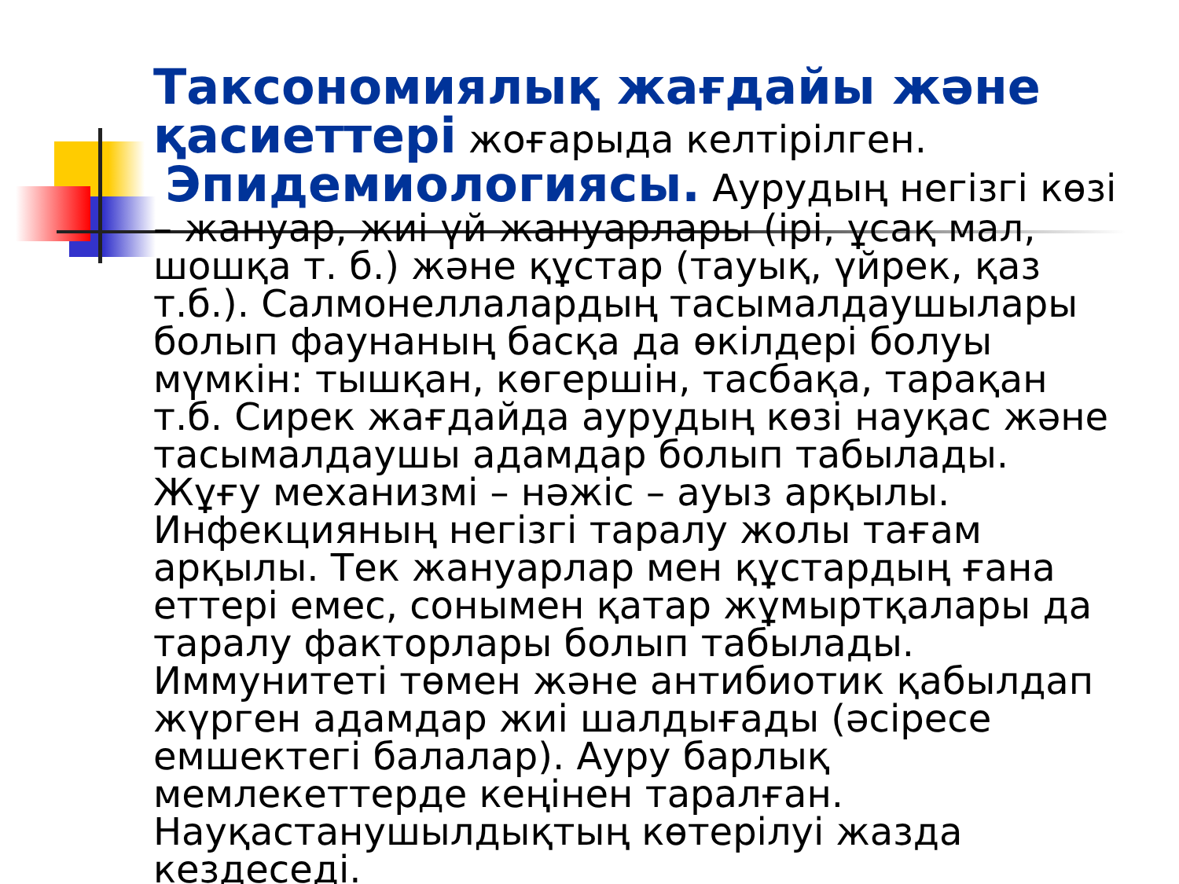Таксономиялық жағдайы және қасиеттері жоғарыда келтірілген.
Эпидемиологиясы. Аурудың негізгі көзі – жануар, жиі үй жануарлары (ірі, ұсақ мал, шошқа т. б.) және құстар (тауық, үйрек, қаз т.б.). Салмонеллалардың тасымалдаушылары болып фаунаның басқа да өкілдері болуы мүмкін: тышқан, көгершін, тасбақа, тарақан т.б. Сирек жағдайда аурудың көзі науқас және тасымалдаушы адамдар болып табылады. Жұғу механизмі – нәжіс – ауыз арқылы. Инфекцияның негізгі таралу жолы тағам арқылы. Тек жануарлар мен құстардың ғана еттері емес, сонымен қатар жұмыртқалары да таралу факторлары болып табылады. Иммунитеті төмен және антибиотик қабылдап жүрген адамдар жиі шалдығады (әсіресе емшектегі балалар). Ауру барлық мемлекеттерде кеңінен таралған. Науқастанушылдықтың көтерілуі жазда кездеседі.